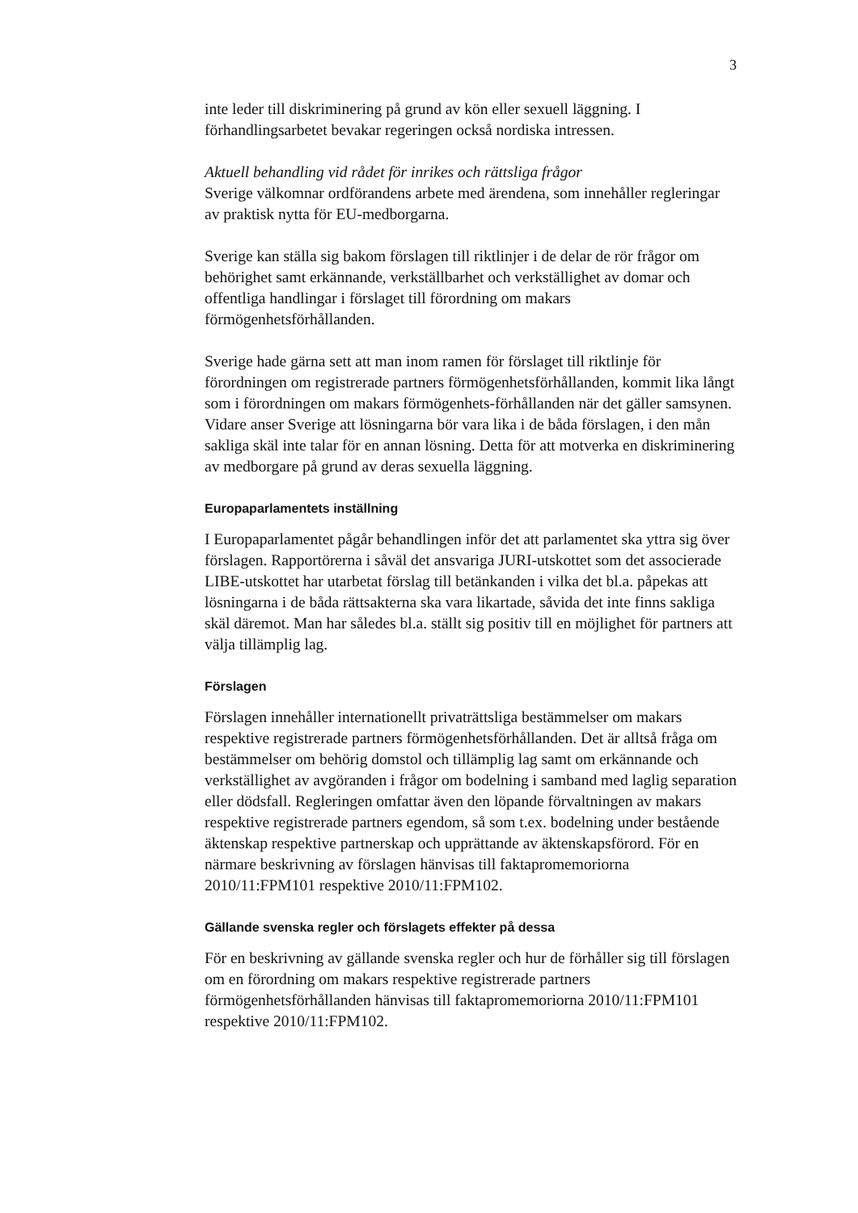3
inte leder till diskriminering på grund av kön eller sexuell läggning. I förhandlingsarbetet bevakar regeringen också nordiska intressen.
Aktuell behandling vid rådet för inrikes och rättsliga frågor
Sverige välkomnar ordförandens arbete med ärendena, som innehåller regleringar av praktisk nytta för EU-medborgarna.
Sverige kan ställa sig bakom förslagen till riktlinjer i de delar de rör frågor om behörighet samt erkännande, verkställbarhet och verkställighet av domar och offentliga handlingar i förslaget till förordning om makars förmögenhetsförhållanden.
Sverige hade gärna sett att man inom ramen för förslaget till riktlinje för förordningen om registrerade partners förmögenhetsförhållanden, kommit lika långt som i förordningen om makars förmögenhets-förhållanden när det gäller samsynen. Vidare anser Sverige att lösningarna bör vara lika i de båda förslagen, i den mån sakliga skäl inte talar för en annan lösning. Detta för att motverka en diskriminering av medborgare på grund av deras sexuella läggning.
Europaparlamentets inställning
I Europaparlamentet pågår behandlingen inför det att parlamentet ska yttra sig över förslagen. Rapportörerna i såväl det ansvariga JURI-utskottet som det associerade LIBE-utskottet har utarbetat förslag till betänkanden i vilka det bl.a. påpekas att lösningarna i de båda rättsakterna ska vara likartade, såvida det inte finns sakliga skäl däremot. Man har således bl.a. ställt sig positiv till en möjlighet för partners att välja tillämplig lag.
Förslagen
Förslagen innehåller internationellt privaträttsliga bestämmelser om makars respektive registrerade partners förmögenhetsförhållanden. Det är alltså fråga om bestämmelser om behörig domstol och tillämplig lag samt om erkännande och verkställighet av avgöranden i frågor om bodelning i samband med laglig separation eller dödsfall. Regleringen omfattar även den löpande förvaltningen av makars respektive registrerade partners egendom, så som t.ex. bodelning under bestående äktenskap respektive partnerskap och upprättande av äktenskapsförord. För en närmare beskrivning av förslagen hänvisas till faktapromemoriorna 2010/11:FPM101 respektive 2010/11:FPM102.
Gällande svenska regler och förslagets effekter på dessa
För en beskrivning av gällande svenska regler och hur de förhåller sig till förslagen om en förordning om makars respektive registrerade partners förmögenhetsförhållanden hänvisas till faktapromemoriorna 2010/11:FPM101 respektive 2010/11:FPM102.